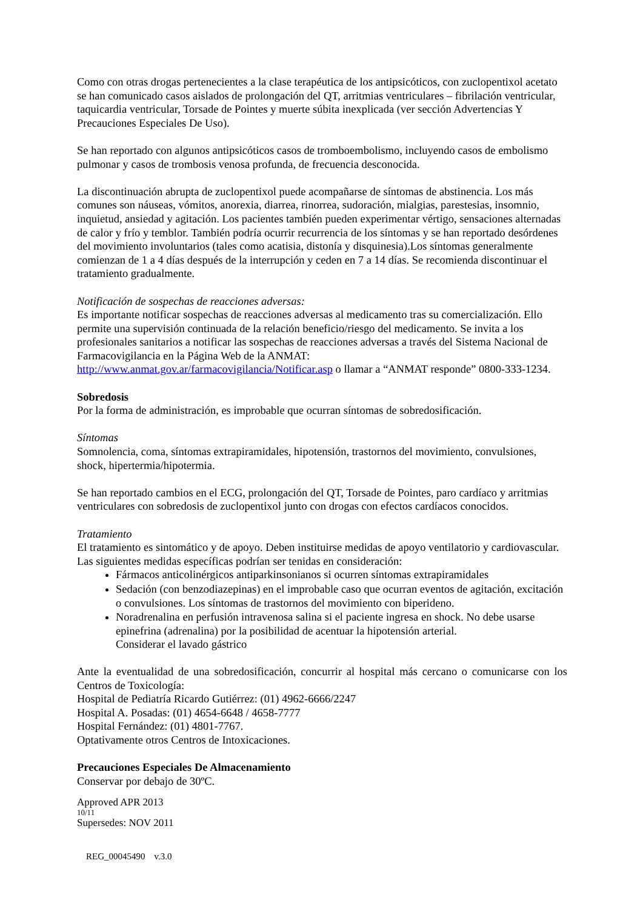Como con otras drogas pertenecientes a la clase terapéutica de los antipsicóticos, con zuclopentixol acetato se han comunicado casos aislados de prolongación del QT, arritmias ventriculares – fibrilación ventricular, taquicardia ventricular, Torsade de Pointes y muerte súbita inexplicada (ver sección Advertencias Y Precauciones Especiales De Uso).
Se han reportado con algunos antipsicóticos casos de tromboembolismo, incluyendo casos de embolismo pulmonar y casos de trombosis venosa profunda, de frecuencia desconocida.
La discontinuación abrupta de zuclopentixol puede acompañarse de síntomas de abstinencia. Los más comunes son náuseas, vómitos, anorexia, diarrea, rinorrea, sudoración, mialgias, parestesias, insomnio, inquietud, ansiedad y agitación. Los pacientes también pueden experimentar vértigo, sensaciones alternadas de calor y frío y temblor. También podría ocurrir recurrencia de los síntomas y se han reportado desórdenes del movimiento involuntarios (tales como acatisia, distonía y disquinesia).Los síntomas generalmente comienzan de 1 a 4 días después de la interrupción y ceden en 7 a 14 días. Se recomienda discontinuar el tratamiento gradualmente.
Notificación de sospechas de reacciones adversas:
Es importante notificar sospechas de reacciones adversas al medicamento tras su comercialización. Ello permite una supervisión continuada de la relación beneficio/riesgo del medicamento. Se invita a los profesionales sanitarios a notificar las sospechas de reacciones adversas a través del Sistema Nacional de Farmacovigilancia en la Página Web de la ANMAT: http://www.anmat.gov.ar/farmacovigilancia/Notificar.asp o llamar a “ANMAT responde” 0800-333-1234.
Sobredosis
Por la forma de administración, es improbable que ocurran síntomas de sobredosificación.
Síntomas
Somnolencia, coma, síntomas extrapiramidales, hipotensión, trastornos del movimiento, convulsiones, shock, hipertermia/hipotermia.
Se han reportado cambios en el ECG, prolongación del QT, Torsade de Pointes, paro cardíaco y arritmias ventriculares con sobredosis de zuclopentixol junto con drogas con efectos cardíacos conocidos.
Tratamiento
El tratamiento es sintomático y de apoyo. Deben instituirse medidas de apoyo ventilatorio y cardiovascular. Las siguientes medidas específicas podrían ser tenidas en consideración:
Fármacos anticolinérgicos antiparkinsonianos si ocurren síntomas extrapiramidales
Sedación (con benzodiazepinas) en el improbable caso que ocurran eventos de agitación, excitación o convulsiones. Los síntomas de trastornos del movimiento con biperideno.
Noradrenalina en perfusión intravenosa salina si el paciente ingresa en shock. No debe usarse epinefrina (adrenalina) por la posibilidad de acentuar la hipotensión arterial.
Considerar el lavado gástrico
Ante la eventualidad de una sobredosificación, concurrir al hospital más cercano o comunicarse con los Centros de Toxicología:
Hospital de Pediatría Ricardo Gutiérrez: (01) 4962-6666/2247
Hospital A. Posadas: (01) 4654-6648 / 4658-7777
Hospital Fernández: (01) 4801-7767.
Optativamente otros Centros de Intoxicaciones.
Precauciones Especiales De Almacenamiento
Conservar por debajo de 30ºC.
Approved APR 2013
10/11
Supersedes: NOV 2011
REG_00045490 v.3.0